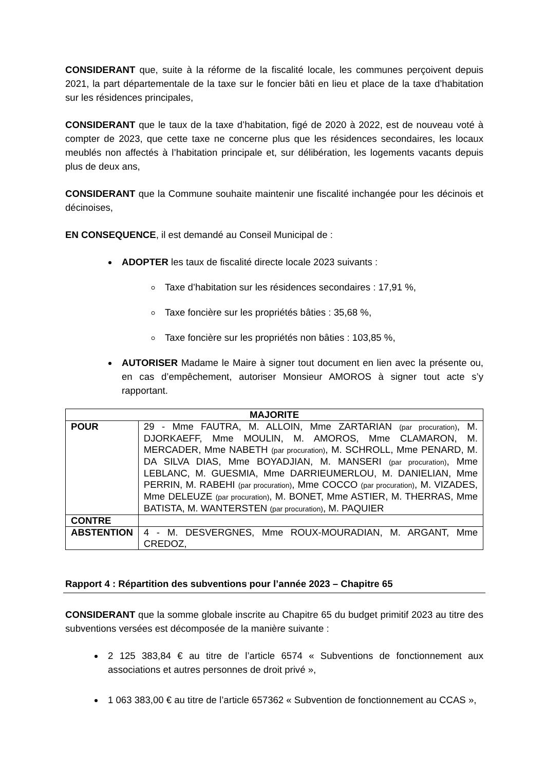CONSIDERANT que, suite à la réforme de la fiscalité locale, les communes perçoivent depuis 2021, la part départementale de la taxe sur le foncier bâti en lieu et place de la taxe d’habitation sur les résidences principales,
CONSIDERANT que le taux de la taxe d’habitation, figé de 2020 à 2022, est de nouveau voté à compter de 2023, que cette taxe ne concerne plus que les résidences secondaires, les locaux meublés non affectés à l’habitation principale et, sur délibération, les logements vacants depuis plus de deux ans,
CONSIDERANT que la Commune souhaite maintenir une fiscalité inchangée pour les décinois et décinoises,
EN CONSEQUENCE, il est demandé au Conseil Municipal de :
ADOPTER les taux de fiscalité directe locale 2023 suivants :
Taxe d’habitation sur les résidences secondaires : 17,91 %,
Taxe foncière sur les propriétés bâties : 35,68 %,
Taxe foncière sur les propriétés non bâties : 103,85 %,
AUTORISER Madame le Maire à signer tout document en lien avec la présente ou, en cas d’empêchement, autoriser Monsieur AMOROS à signer tout acte s’y rapportant.
| MAJORITE | |
| --- | --- |
| POUR | 29 - Mme FAUTRA, M. ALLOIN, Mme ZARTARIAN (par procuration) , M. DJORKAEFF, Mme MOULIN, M. AMOROS, Mme CLAMARON, M. MERCADER, Mme NABETH (par procuration) , M. SCHROLL, Mme PENARD, M. DA SILVA DIAS, Mme BOYADJIAN, M. MANSERI (par procuration) , Mme LEBLANC, M. GUESMIA, Mme DARRIEUMERLOU, M. DANIELIAN, Mme PERRIN, M. RABEHI (par procuration) , Mme COCCO (par procuration) , M. VIZADES, Mme DELEUZE (par procuration) , M. BONET, Mme ASTIER, M. THERRAS, Mme BATISTA, M. WANTERSTEN (par procuration) , M. PAQUIER |
| CONTRE | |
| ABSTENTION | 4 - M. DESVERGNES, Mme ROUX-MOURADIAN, M. ARGANT, Mme CREDOZ, |
Rapport 4 : Répartition des subventions pour l’année 2023 – Chapitre 65
CONSIDERANT que la somme globale inscrite au Chapitre 65 du budget primitif 2023 au titre des subventions versées est décomposée de la manière suivante :
2 125 383,84 € au titre de l’article 6574 « Subventions de fonctionnement aux associations et autres personnes de droit privé »,
1 063 383,00 € au titre de l’article 657362 « Subvention de fonctionnement au CCAS »,